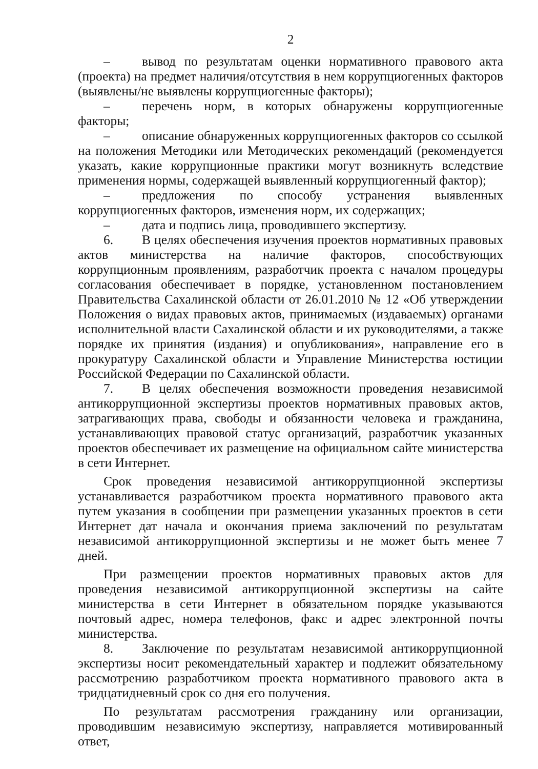2
– вывод по результатам оценки нормативного правового акта (проекта) на предмет наличия/отсутствия в нем коррупциогенных факторов (выявлены/не выявлены коррупциогенные факторы);
– перечень норм, в которых обнаружены коррупциогенные факторы;
– описание обнаруженных коррупциогенных факторов со ссылкой на положения Методики или Методических рекомендаций (рекомендуется указать, какие коррупционные практики могут возникнуть вследствие применения нормы, содержащей выявленный коррупциогенный фактор);
– предложения по способу устранения выявленных коррупциогенных факторов, изменения норм, их содержащих;
– дата и подпись лица, проводившего экспертизу.
6. В целях обеспечения изучения проектов нормативных правовых актов министерства на наличие факторов, способствующих коррупционным проявлениям, разработчик проекта с началом процедуры согласования обеспечивает в порядке, установленном постановлением Правительства Сахалинской области от 26.01.2010 № 12 «Об утверждении Положения о видах правовых актов, принимаемых (издаваемых) органами исполнительной власти Сахалинской области и их руководителями, а также порядке их принятия (издания) и опубликования», направление его в прокуратуру Сахалинской области и Управление Министерства юстиции Российской Федерации по Сахалинской области.
7. В целях обеспечения возможности проведения независимой антикоррупционной экспертизы проектов нормативных правовых актов, затрагивающих права, свободы и обязанности человека и гражданина, устанавливающих правовой статус организаций, разработчик указанных проектов обеспечивает их размещение на официальном сайте министерства в сети Интернет.
Срок проведения независимой антикоррупционной экспертизы устанавливается разработчиком проекта нормативного правового акта путем указания в сообщении при размещении указанных проектов в сети Интернет дат начала и окончания приема заключений по результатам независимой антикоррупционной экспертизы и не может быть менее 7 дней.
При размещении проектов нормативных правовых актов для проведения независимой антикоррупционной экспертизы на сайте министерства в сети Интернет в обязательном порядке указываются почтовый адрес, номера телефонов, факс и адрес электронной почты министерства.
8. Заключение по результатам независимой антикоррупционной экспертизы носит рекомендательный характер и подлежит обязательному рассмотрению разработчиком проекта нормативного правового акта в тридцатидневный срок со дня его получения.
По результатам рассмотрения гражданину или организации, проводившим независимую экспертизу, направляется мотивированный ответ,